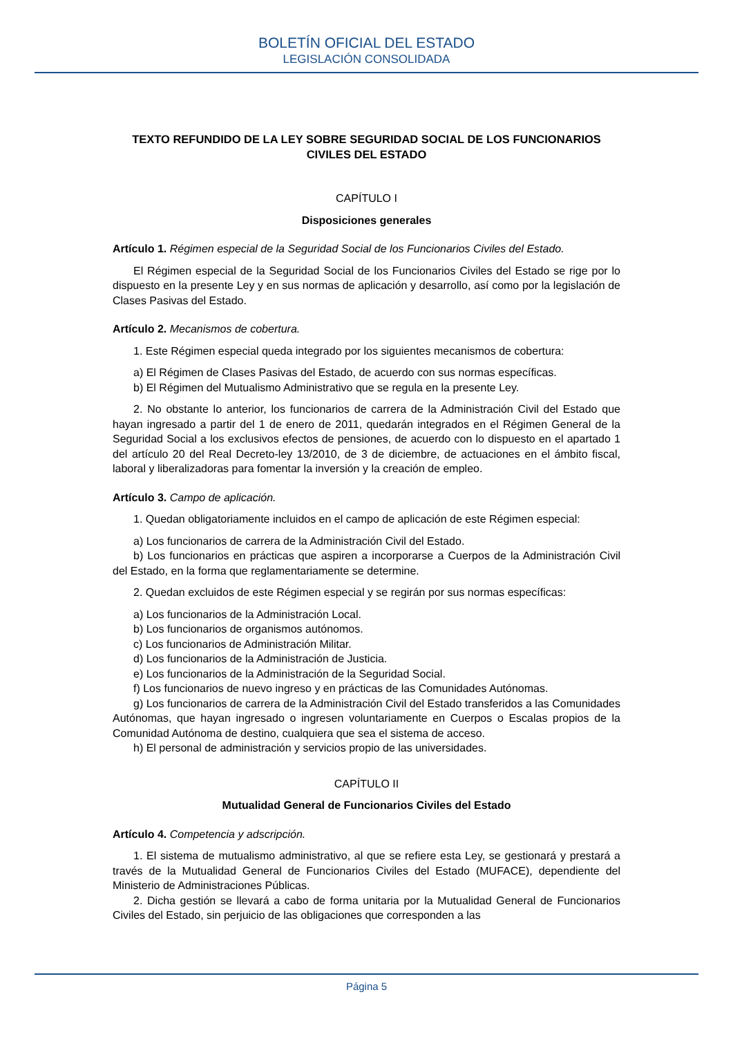BOLETÍN OFICIAL DEL ESTADO
LEGISLACIÓN CONSOLIDADA
TEXTO REFUNDIDO DE LA LEY SOBRE SEGURIDAD SOCIAL DE LOS FUNCIONARIOS CIVILES DEL ESTADO
CAPÍTULO I
Disposiciones generales
Artículo 1. Régimen especial de la Seguridad Social de los Funcionarios Civiles del Estado.
El Régimen especial de la Seguridad Social de los Funcionarios Civiles del Estado se rige por lo dispuesto en la presente Ley y en sus normas de aplicación y desarrollo, así como por la legislación de Clases Pasivas del Estado.
Artículo 2. Mecanismos de cobertura.
1. Este Régimen especial queda integrado por los siguientes mecanismos de cobertura:
a) El Régimen de Clases Pasivas del Estado, de acuerdo con sus normas específicas.
b) El Régimen del Mutualismo Administrativo que se regula en la presente Ley.
2. No obstante lo anterior, los funcionarios de carrera de la Administración Civil del Estado que hayan ingresado a partir del 1 de enero de 2011, quedarán integrados en el Régimen General de la Seguridad Social a los exclusivos efectos de pensiones, de acuerdo con lo dispuesto en el apartado 1 del artículo 20 del Real Decreto-ley 13/2010, de 3 de diciembre, de actuaciones en el ámbito fiscal, laboral y liberalizadoras para fomentar la inversión y la creación de empleo.
Artículo 3. Campo de aplicación.
1. Quedan obligatoriamente incluidos en el campo de aplicación de este Régimen especial:
a) Los funcionarios de carrera de la Administración Civil del Estado.
b) Los funcionarios en prácticas que aspiren a incorporarse a Cuerpos de la Administración Civil del Estado, en la forma que reglamentariamente se determine.
2. Quedan excluidos de este Régimen especial y se regirán por sus normas específicas:
a) Los funcionarios de la Administración Local.
b) Los funcionarios de organismos autónomos.
c) Los funcionarios de Administración Militar.
d) Los funcionarios de la Administración de Justicia.
e) Los funcionarios de la Administración de la Seguridad Social.
f) Los funcionarios de nuevo ingreso y en prácticas de las Comunidades Autónomas.
g) Los funcionarios de carrera de la Administración Civil del Estado transferidos a las Comunidades Autónomas, que hayan ingresado o ingresen voluntariamente en Cuerpos o Escalas propios de la Comunidad Autónoma de destino, cualquiera que sea el sistema de acceso.
h) El personal de administración y servicios propio de las universidades.
CAPÍTULO II
Mutualidad General de Funcionarios Civiles del Estado
Artículo 4. Competencia y adscripción.
1. El sistema de mutualismo administrativo, al que se refiere esta Ley, se gestionará y prestará a través de la Mutualidad General de Funcionarios Civiles del Estado (MUFACE), dependiente del Ministerio de Administraciones Públicas.
2. Dicha gestión se llevará a cabo de forma unitaria por la Mutualidad General de Funcionarios Civiles del Estado, sin perjuicio de las obligaciones que corresponden a las
Página 5